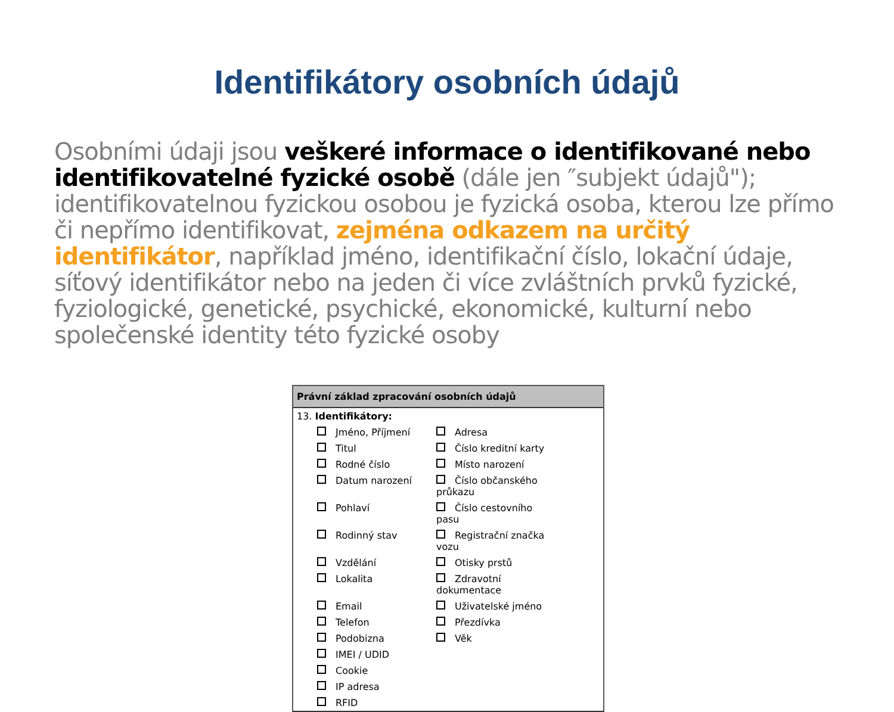Identifikátory osobních údajů
Osobními údaji jsou veškeré informace o identifikované nebo identifikovatelné fyzické osobě (dále jen ″subjekt údajů"); identifikovatelnou fyzickou osobou je fyzická osoba, kterou lze přímo či nepřímo identifikovat, zejména odkazem na určitý identifikátor, například jméno, identifikační číslo, lokační údaje, síťový identifikátor nebo na jeden či více zvláštních prvků fyzické, fyziologické, genetické, psychické, ekonomické, kulturní nebo společenské identity této fyzické osoby
Právní základ zpracování osobních údajů
13. Identifikátory:
| Jméno, Příjmení | Adresa |
| Titul | Číslo kreditní karty |
| Rodné číslo | Místo narození |
| Datum narození | Číslo občanského průkazu |
| Pohlaví | Číslo cestovního pasu |
| Rodinný stav | Registrační značka vozu |
| Vzdělání | Otisky prstů |
| Lokalita | Zdravotní dokumentace |
| Email | Uživatelské jméno |
| Telefon | Přezdívka |
| Podobizna | Věk |
| IMEI / UDID | |
| Cookie | |
| IP adresa | |
| RFID | |